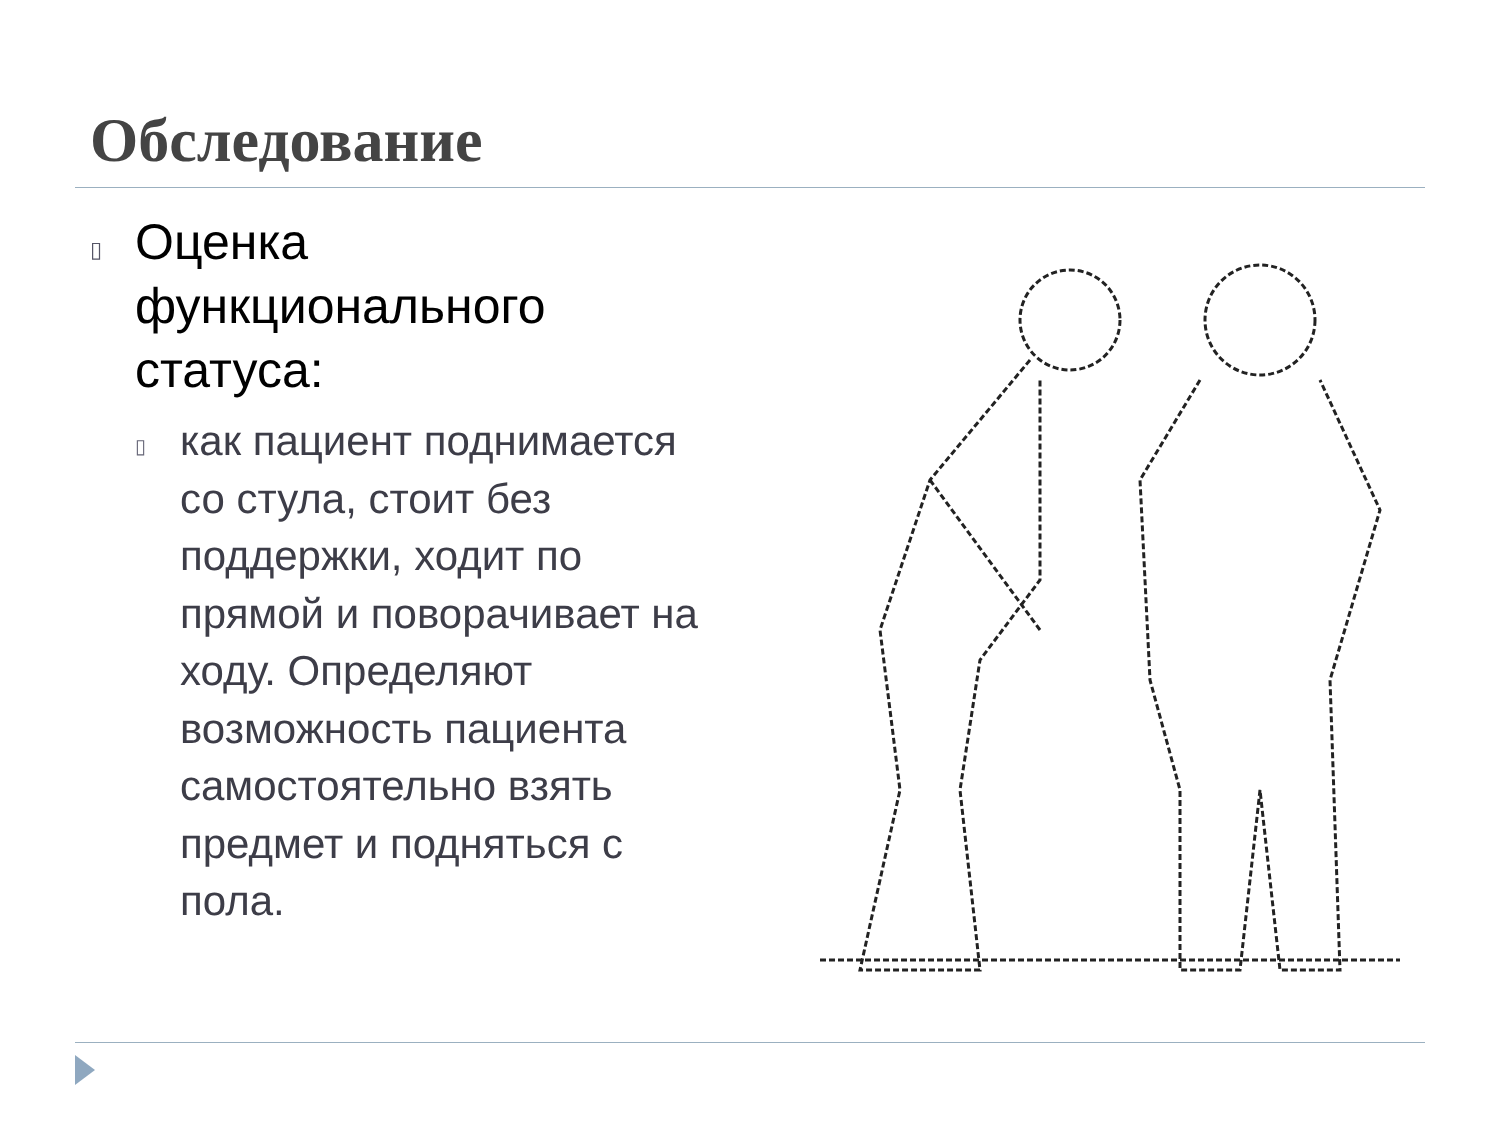Обследование
▯ Оценка функционального статуса:
▯ как пациент поднимается со стула, стоит без поддержки, ходит по прямой и поворачивает на ходу. Определяют возможность пациента самостоятельно взять предмет и подняться с пола.